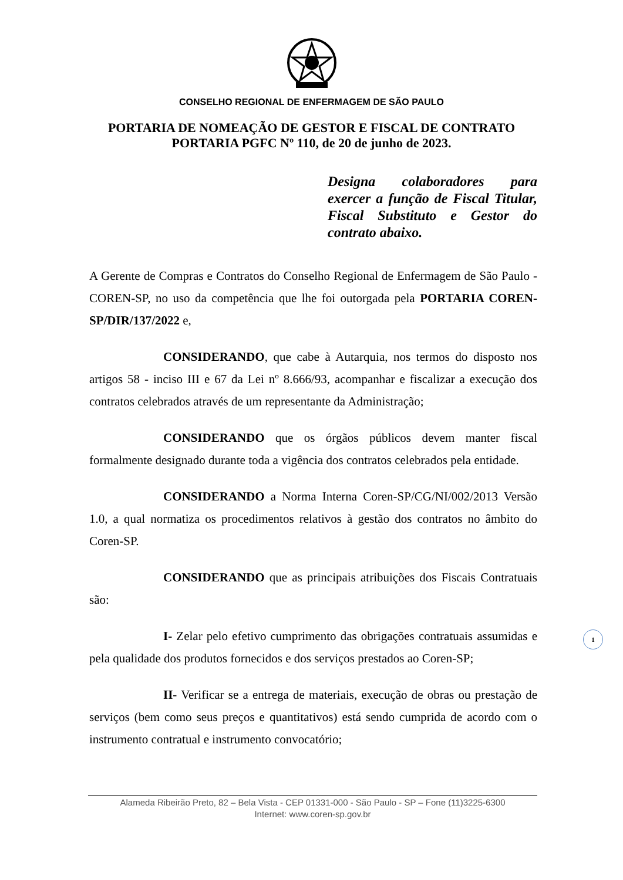CONSELHO REGIONAL DE ENFERMAGEM DE SÃO PAULO
PORTARIA DE NOMEAÇÃO DE GESTOR E FISCAL DE CONTRATO
PORTARIA PGFC Nº 110, de 20 de junho de 2023.
Designa colaboradores para exercer a função de Fiscal Titular, Fiscal Substituto e Gestor do contrato abaixo.
A Gerente de Compras e Contratos do Conselho Regional de Enfermagem de São Paulo - COREN-SP, no uso da competência que lhe foi outorgada pela PORTARIA COREN-SP/DIR/137/2022 e,
CONSIDERANDO, que cabe à Autarquia, nos termos do disposto nos artigos 58 - inciso III e 67 da Lei nº 8.666/93, acompanhar e fiscalizar a execução dos contratos celebrados através de um representante da Administração;
CONSIDERANDO que os órgãos públicos devem manter fiscal formalmente designado durante toda a vigência dos contratos celebrados pela entidade.
CONSIDERANDO a Norma Interna Coren-SP/CG/NI/002/2013 Versão 1.0, a qual normatiza os procedimentos relativos à gestão dos contratos no âmbito do Coren-SP.
CONSIDERANDO que as principais atribuições dos Fiscais Contratuais são:
I- Zelar pelo efetivo cumprimento das obrigações contratuais assumidas e pela qualidade dos produtos fornecidos e dos serviços prestados ao Coren-SP;
II- Verificar se a entrega de materiais, execução de obras ou prestação de serviços (bem como seus preços e quantitativos) está sendo cumprida de acordo com o instrumento contratual e instrumento convocatório;
1
Alameda Ribeirão Preto, 82 – Bela Vista - CEP 01331-000 - São Paulo - SP – Fone (11)3225-6300
Internet: www.coren-sp.gov.br